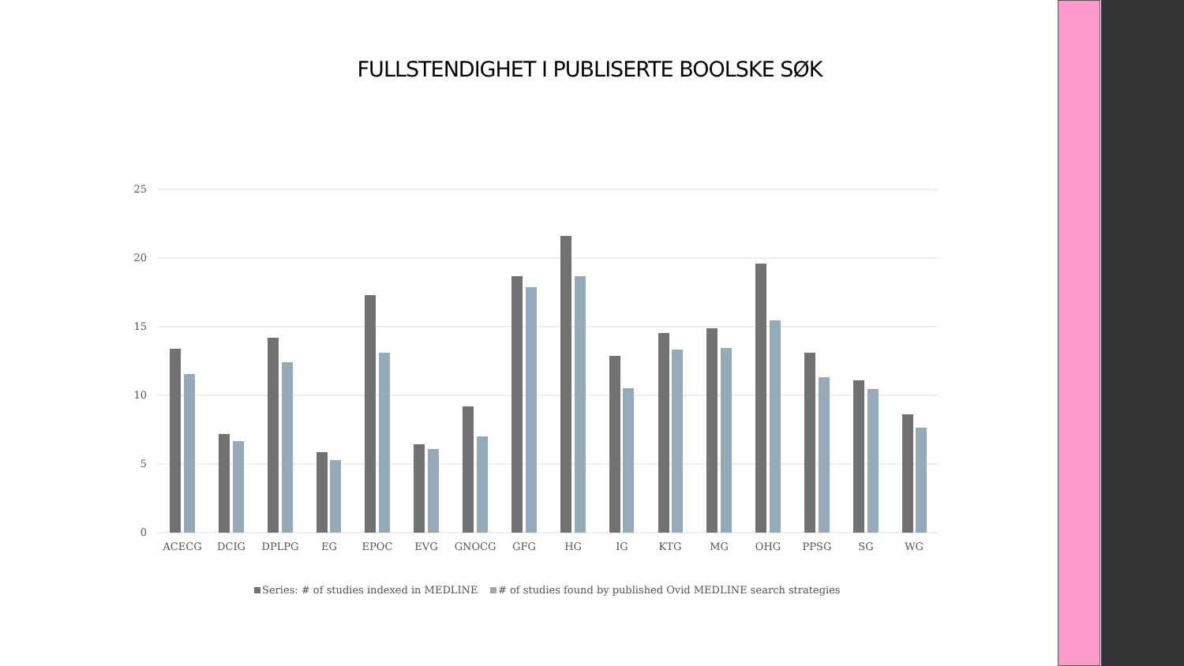FULLSTENDIGHET I PUBLISERTE BOOLSKE SØK
25
20
15
10
5
0
ACECG
DCIG
DPLPG
EG
EPOC
EVG
GNOCG
GFG
HG
IG
KTG
MG
OHG
PPSG
SG
WG
Series: # of studies indexed in MEDLINE
# of studies found by published Ovid MEDLINE search strategies